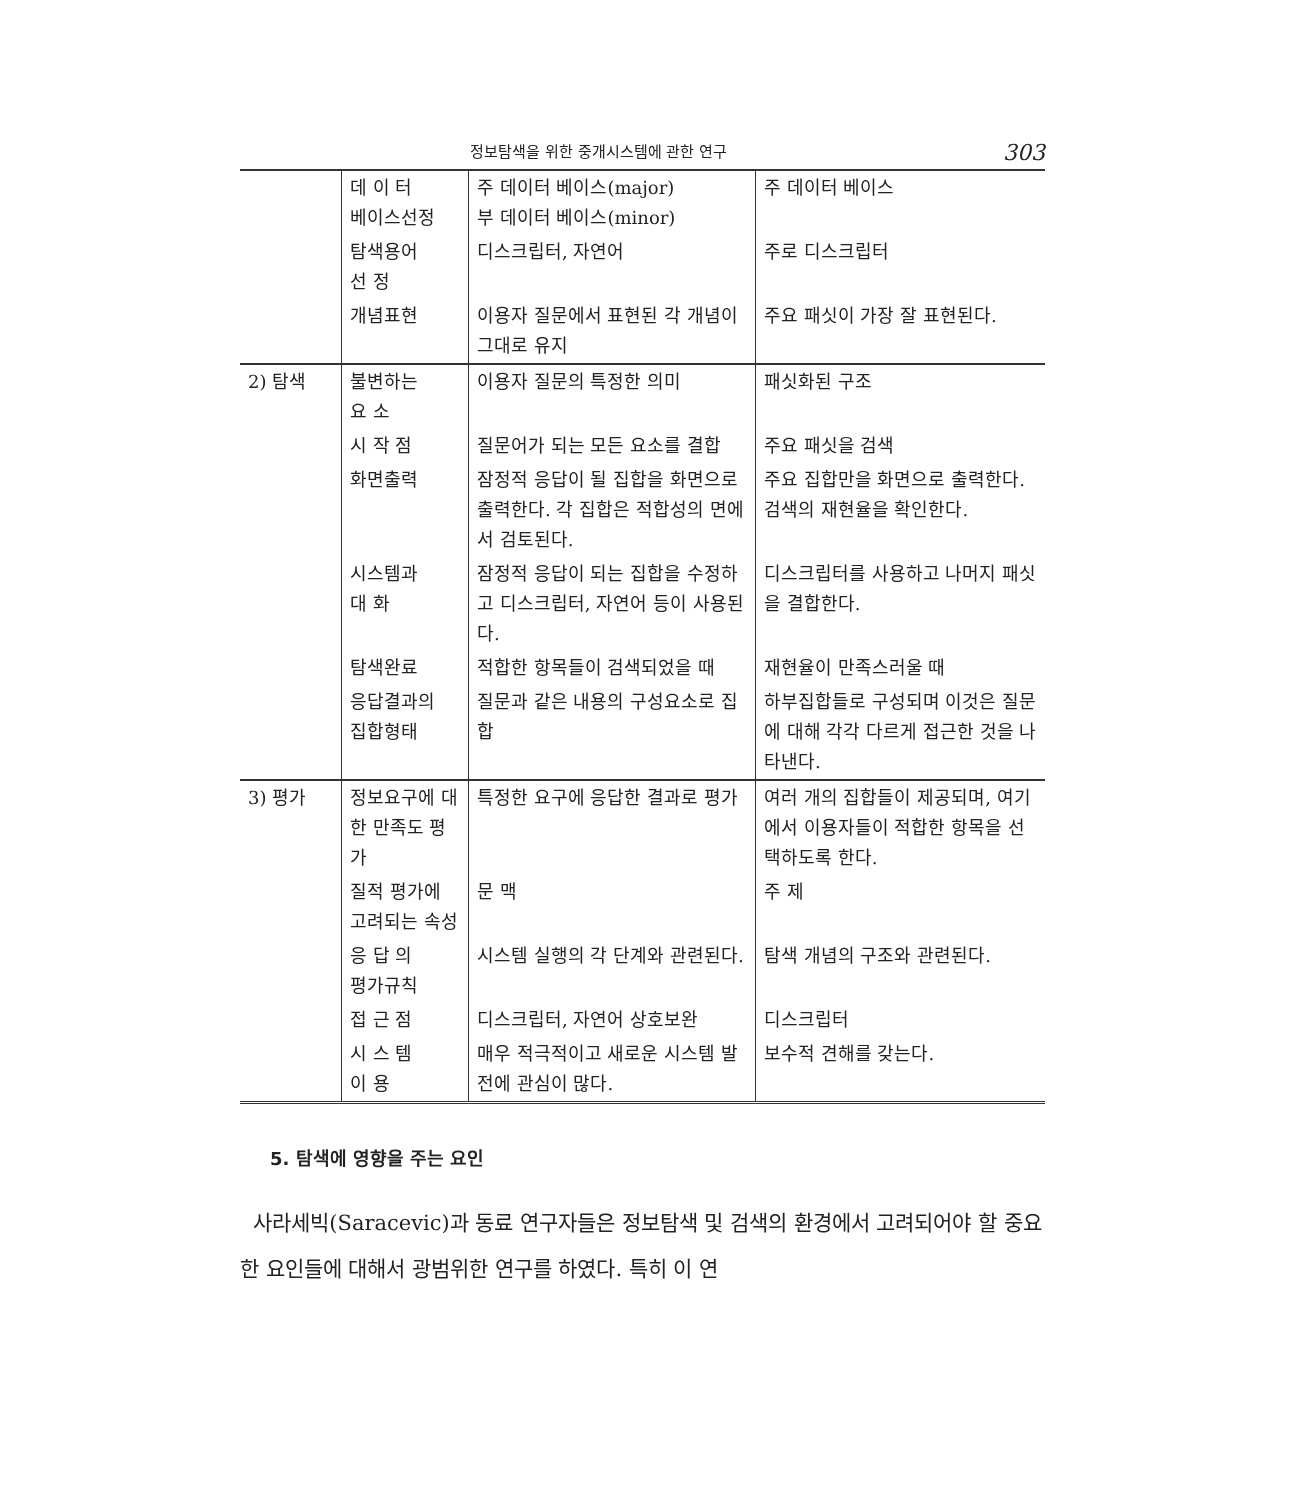정보탐색을 위한 중개시스템에 관한 연구 303
| | 데 이 터 베이스선정 | 주 데이터 베이스(major) 부 데이터 베이스(minor) | 주 데이터 베이스 |
| | 탐색용어 선 정 | 디스크립터, 자연어 | 주로 디스크립터 |
| | 개념표현 | 이용자 질문에서 표현된 각 개념이 그대로 유지 | 주요 패싯이 가장 잘 표현된다. |
| 2) 탐색 | 불변하는 요 소 | 이용자 질문의 특정한 의미 | 패싯화된 구조 |
| | 시 작 점 | 질문어가 되는 모든 요소를 결합 | 주요 패싯을 검색 |
| | 화면출력 | 잠정적 응답이 될 집합을 화면으로 출력한다. 각 집합은 적합성의 면에서 검토된다. | 주요 집합만을 화면으로 출력한다. 검색의 재현율을 확인한다. |
| | 시스템과 대 화 | 잠정적 응답이 되는 집합을 수정하고 디스크립터, 자연어 등이 사용된다. | 디스크립터를 사용하고 나머지 패싯을 결합한다. |
| | 탐색완료 | 적합한 항목들이 검색되었을 때 | 재현율이 만족스러울 때 |
| | 응답결과의 집합형태 | 질문과 같은 내용의 구성요소로 집합 | 하부집합들로 구성되며 이것은 질문에 대해 각각 다르게 접근한 것을 나타낸다. |
| 3) 평가 | 정보요구에 대한 만족도 평가 | 특정한 요구에 응답한 결과로 평가 | 여러 개의 집합들이 제공되며, 여기에서 이용자들이 적합한 항목을 선택하도록 한다. |
| | 질적 평가에 고려되는 속성 | 문 맥 | 주 제 |
| | 응 답 의 평가규칙 | 시스템 실행의 각 단계와 관련된다. | 탐색 개념의 구조와 관련된다. |
| | 접 근 점 | 디스크립터, 자연어 상호보완 | 디스크립터 |
| | 시 스 템 이 용 | 매우 적극적이고 새로운 시스템 발전에 관심이 많다. | 보수적 견해를 갖는다. |
5. 탐색에 영향을 주는 요인
사라세빅(Saracevic)과 동료 연구자들은 정보탐색 및 검색의 환경에서 고려되어야 할 중요한 요인들에 대해서 광범위한 연구를 하였다. 특히 이 연